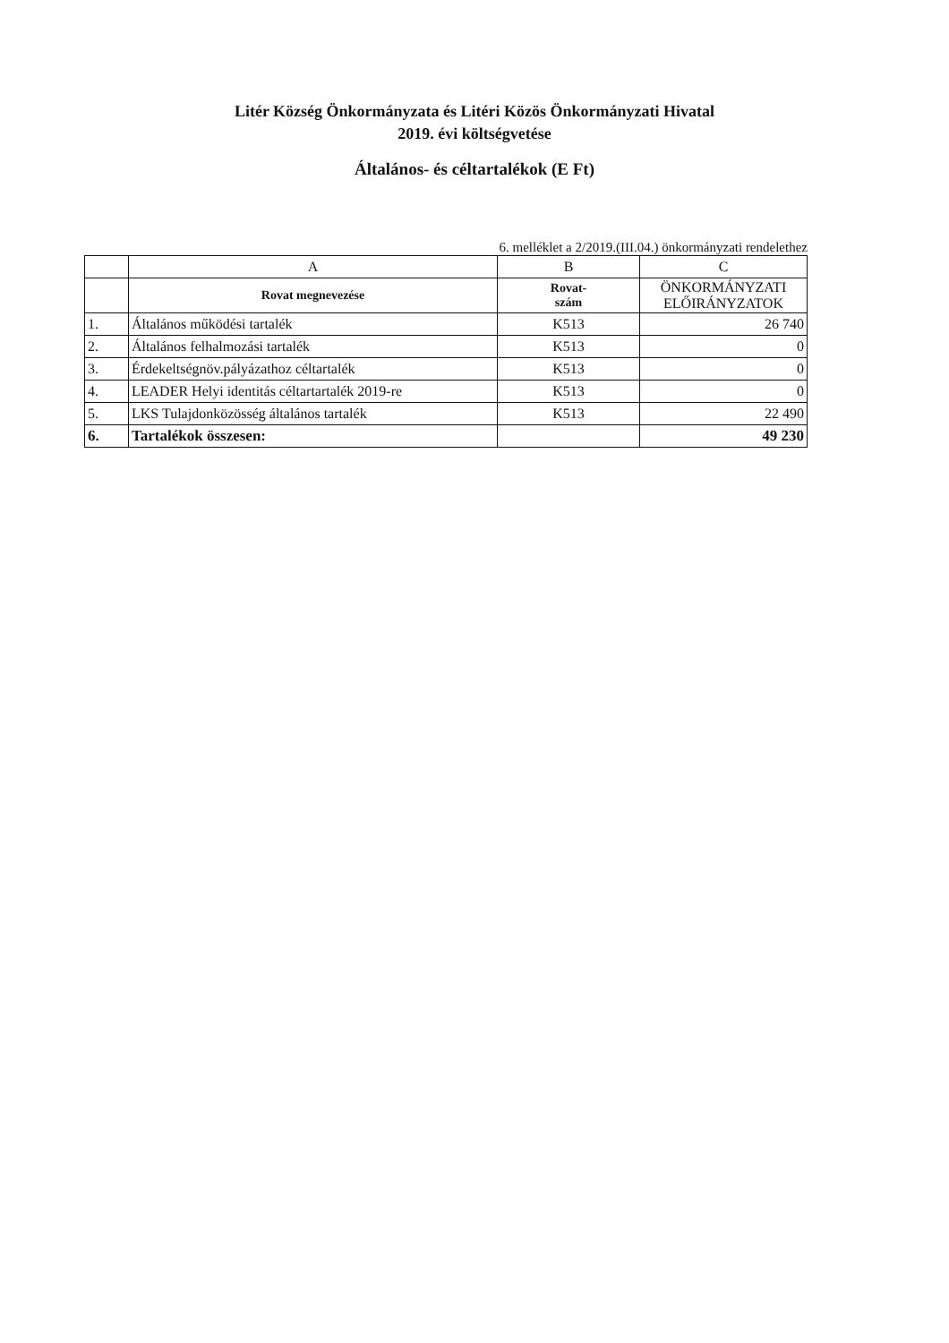Litér Község Önkormányzata és Litéri Közös Önkormányzati Hivatal
2019. évi költségvetése
Általános- és céltartalékok (E Ft)
6. melléklet a 2/2019.(III.04.) önkormányzati rendelethez
| | A | B | C |
| --- | --- | --- | --- |
| | Rovat megnevezése | Rovat- szám | ÖNKORMÁNYZATI ELŐIRÁNYZATOK |
| 1. | Általános működési tartalék | K513 | 26 740 |
| 2. | Általános felhalmozási tartalék | K513 | 0 |
| 3. | Érdekeltségnöv.pályázathoz céltartalék | K513 | 0 |
| 4. | LEADER Helyi identitás céltartartalék 2019-re | K513 | 0 |
| 5. | LKS Tulajdonközösség általános tartalék | K513 | 22 490 |
| 6. | Tartalékok összesen: | | 49 230 |